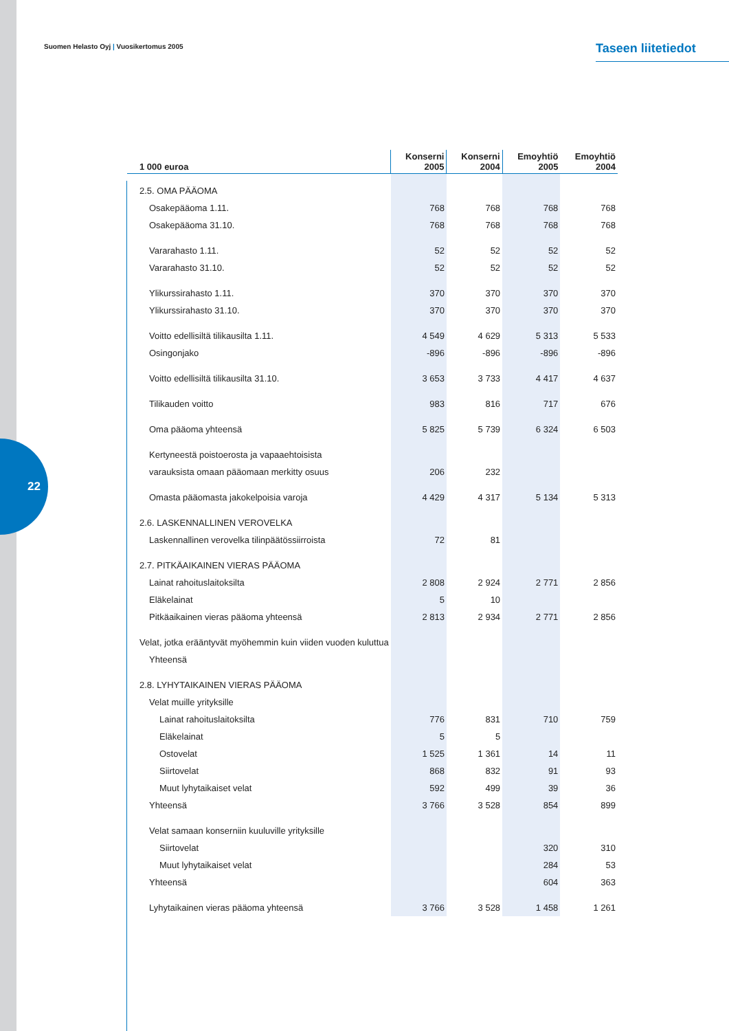22
Suomen Helasto Oyj | Vuosikertomus 2005
Taseen liitetiedot
| 1 000 euroa | Konserni 2005 | Konserni 2004 | Emoyhtiö 2005 | Emoyhtiö 2004 |
| --- | --- | --- | --- | --- |
| 2.5. OMA PÄÄOMA | | | | |
| Osakepääoma 1.11. | 768 | 768 | 768 | 768 |
| Osakepääoma 31.10. | 768 | 768 | 768 | 768 |
| Vararahasto 1.11. | 52 | 52 | 52 | 52 |
| Vararahasto 31.10. | 52 | 52 | 52 | 52 |
| Ylikurssirahasto 1.11. | 370 | 370 | 370 | 370 |
| Ylikurssirahasto 31.10. | 370 | 370 | 370 | 370 |
| Voitto edellisiltä tilikausilta 1.11. | 4 549 | 4 629 | 5 313 | 5 533 |
| Osingonjako | -896 | -896 | -896 | -896 |
| Voitto edellisiltä tilikausilta 31.10. | 3 653 | 3 733 | 4 417 | 4 637 |
| Tilikauden voitto | 983 | 816 | 717 | 676 |
| Oma pääoma yhteensä | 5 825 | 5 739 | 6 324 | 6 503 |
| Kertyneestä poistoerosta ja vapaaehtoisista | | | | |
| varauksista omaan pääomaan merkitty osuus | 206 | 232 | | |
| Omasta pääomasta jakokelpoisia varoja | 4 429 | 4 317 | 5 134 | 5 313 |
| 2.6. LASKENNALLINEN VEROVELKA | | | | |
| Laskennallinen verovelka tilinpäätössiirroista | 72 | 81 | | |
| 2.7. PITKÄAIKAINEN VIERAS PÄÄOMA | | | | |
| Lainat rahoituslaitoksilta | 2 808 | 2 924 | 2 771 | 2 856 |
| Eläkelainat | 5 | 10 | | |
| Pitkäaikainen vieras pääoma yhteensä | 2 813 | 2 934 | 2 771 | 2 856 |
| Velat, jotka erääntyvät myöhemmin kuin viiden vuoden kuluttua | | | | |
| Yhteensä | | | | |
| 2.8. LYHYTAIKAINEN VIERAS PÄÄOMA | | | | |
| Velat muille yrityksille | | | | |
| Lainat rahoituslaitoksilta | 776 | 831 | 710 | 759 |
| Eläkelainat | 5 | 5 | | |
| Ostovelat | 1 525 | 1 361 | 14 | 11 |
| Siirtovelat | 868 | 832 | 91 | 93 |
| Muut lyhytaikaiset velat | 592 | 499 | 39 | 36 |
| Yhteensä | 3 766 | 3 528 | 854 | 899 |
| Velat samaan konserniin kuuluville yrityksille | | | | |
| Siirtovelat | | | 320 | 310 |
| Muut lyhytaikaiset velat | | | 284 | 53 |
| Yhteensä | | | 604 | 363 |
| Lyhytaikainen vieras pääoma yhteensä | 3 766 | 3 528 | 1 458 | 1 261 |